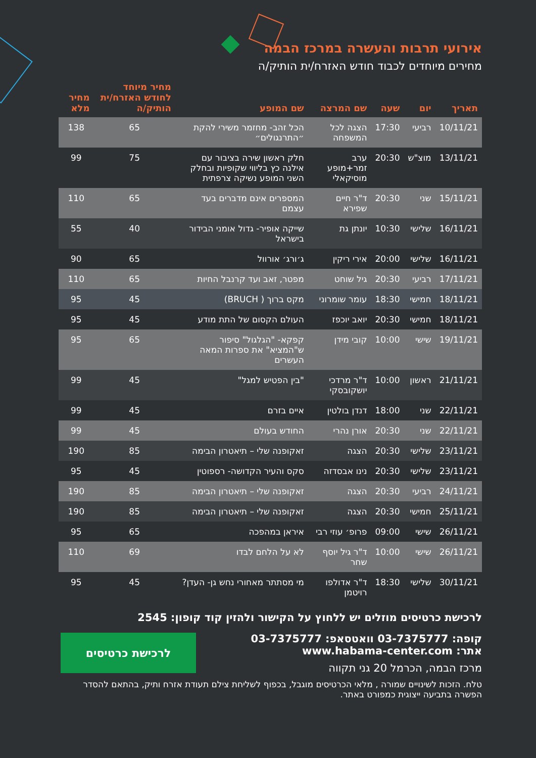אירועי תרבות והעשרה במרכז הבמה
מחירים מיוחדים לכבוד חודש האזרח/ית הותיק/ה
| תאריך | יום | שעה | שם המרצה | שם המופע | מחיר מיוחד לחודש האזרח/ית הותיק/ה | מחיר מלא |
| --- | --- | --- | --- | --- | --- | --- |
| 10/11/21 | רביעי | 17:30 | הצגה לכל המשפחה | הכל זהב- מחזמר משירי להקת ״התרנגולים״ | 65 | 138 |
| 13/11/21 | מוצ"ש | 20:30 | ערב זמר+מופע מוסיקאלי | חלק ראשון שירה בציבור עם אילנה כץ בליווי שקופיות ובחלק השני המופע נשיקה צרפתית | 75 | 99 |
| 15/11/21 | שני | 20:30 | ד"ר חיים שפירא | המספרים אינם מדברים בעד עצמם | 65 | 110 |
| 16/11/21 | שלישי | 10:30 | יונתן גת | שייקה אופיר- גדול אומני הבידור בישראל | 40 | 55 |
| 16/11/21 | שלישי | 20:00 | אירי ריקין | ג׳ורג׳ אורוול | 65 | 90 |
| 17/11/21 | רביעי | 20:30 | גיל שוחט | מפטר, זאב ועד קרנבל החיות | 65 | 110 |
| 18/11/21 | חמישי | 18:30 | עומר שומרוני | מקס ברוך ( BRUCH) | 45 | 95 |
| 18/11/21 | חמישי | 20:30 | יואב יוכפז | העולם הקסום של התת מודע | 45 | 95 |
| 19/11/21 | שישי | 10:00 | קובי מידן | קפקא- "הגלגול" סיפור ש"המציא" את ספרות המאה העשרים | 65 | 95 |
| 21/11/21 | ראשון | 10:00 | ד"ר מרדכי יושקובסקי | "בין הפטיש למגל" | 45 | 99 |
| 22/11/21 | שני | 18:00 | דנדן בולטין | איים בזרם | 45 | 99 |
| 22/11/21 | שני | 20:30 | אורן נהרי | החודש בעולם | 45 | 99 |
| 23/11/21 | שלישי | 20:30 | הצגה | זאקופנה שלי – תיאטרון הבימה | 85 | 190 |
| 23/11/21 | שלישי | 20:30 | נינו אבסדזה | סקס והעיר הקדושה- רספוטין | 45 | 95 |
| 24/11/21 | רביעי | 20:30 | הצגה | זאקופנה שלי – תיאטרון הבימה | 85 | 190 |
| 25/11/21 | חמישי | 20:30 | הצגה | זאקופנה שלי – תיאטרון הבימה | 85 | 190 |
| 26/11/21 | שישי | 09:00 | פרופ׳ עוזי רבי | איראן במהפכה | 65 | 95 |
| 26/11/21 | שישי | 10:00 | ד"ר גיל יוסף שחר | לא על הלחם לבדו | 69 | 110 |
| 30/11/21 | שלישי | 18:30 | ד"ר אדולפו רויטמן | מי מסתתר מאחורי נחש גן- העדן? | 45 | 95 |
לרכישת כרטיסים מוזלים יש ללחוץ על הקישור ולהזין קוד קופון: 2545
קופה: 03-7375777 וואטסאפ: 03-7375777
אתר: www.habama-center.com
מרכז הבמה, הכרמל 20 גני תקווה
לרכישת כרטיסים
טלח. הזכות לשינויים שמורה , מלאי הכרטיסים מוגבל, בכפוף לשליחת צילם תעודת אזרח ותיק, בהתאם להסדר הפשרה בתביעה ייצוגית כמפורט באתר.